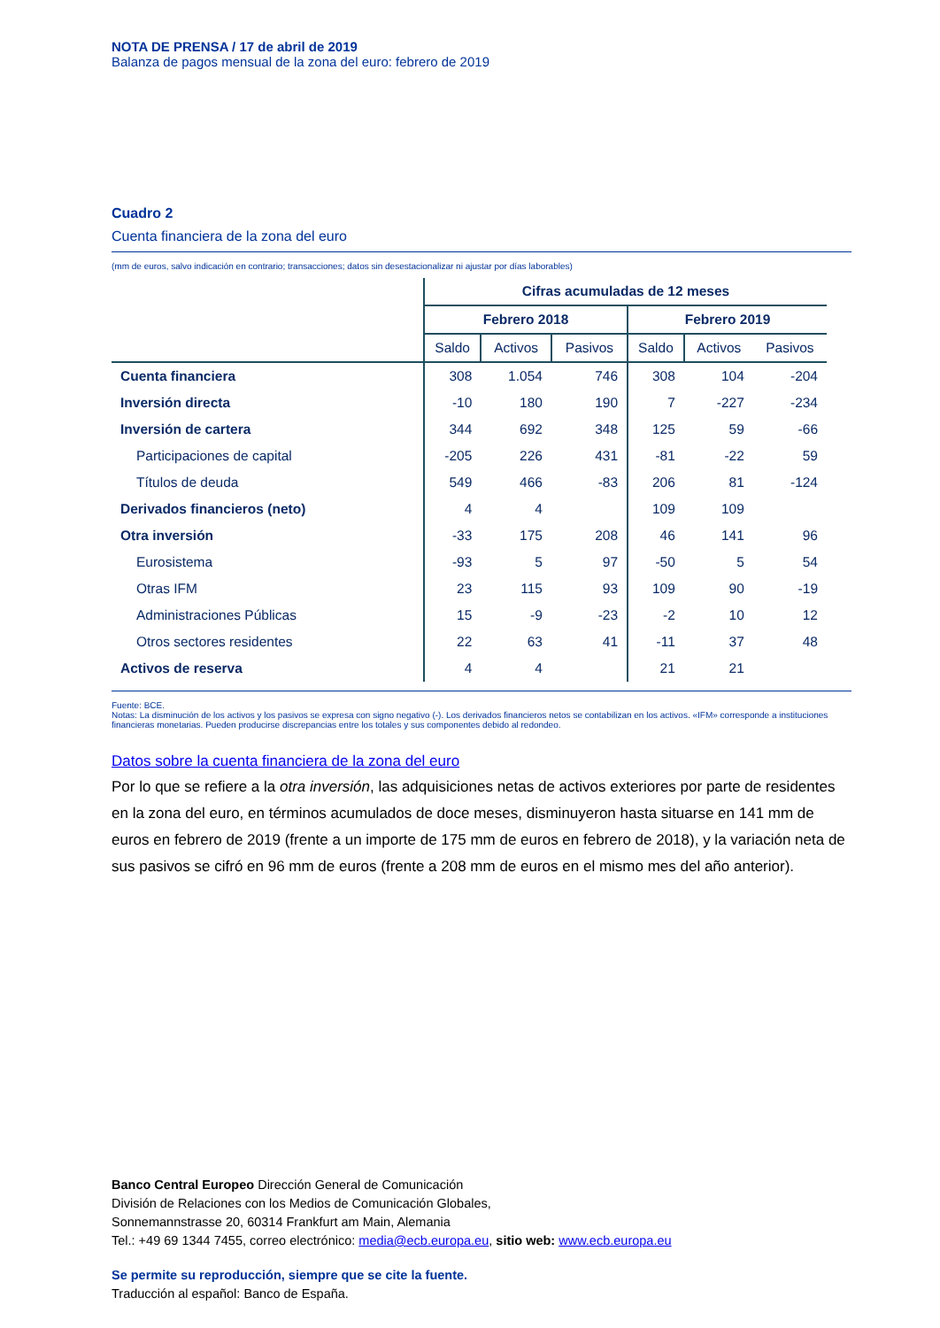NOTA DE PRENSA / 17 de abril de 2019
Balanza de pagos mensual de la zona del euro: febrero de 2019
Cuadro 2
Cuenta financiera de la zona del euro
(mm de euros, salvo indicación en contrario; transacciones; datos sin desestacionalizar ni ajustar por días laborables)
| | Cifras acumuladas de 12 meses | | | | | |
| --- | --- | --- | --- | --- | --- | --- |
| | Febrero 2018 | | | Febrero 2019 | | |
| | Saldo | Activos | Pasivos | Saldo | Activos | Pasivos |
| Cuenta financiera | 308 | 1.054 | 746 | 308 | 104 | -204 |
| Inversión directa | -10 | 180 | 190 | 7 | -227 | -234 |
| Inversión de cartera | 344 | 692 | 348 | 125 | 59 | -66 |
| Participaciones de capital | -205 | 226 | 431 | -81 | -22 | 59 |
| Títulos de deuda | 549 | 466 | -83 | 206 | 81 | -124 |
| Derivados financieros (neto) | 4 | 4 | | 109 | 109 | |
| Otra inversión | -33 | 175 | 208 | 46 | 141 | 96 |
| Eurosistema | -93 | 5 | 97 | -50 | 5 | 54 |
| Otras IFM | 23 | 115 | 93 | 109 | 90 | -19 |
| Administraciones Públicas | 15 | -9 | -23 | -2 | 10 | 12 |
| Otros sectores residentes | 22 | 63 | 41 | -11 | 37 | 48 |
| Activos de reserva | 4 | 4 | | 21 | 21 | |
Fuente: BCE.
Notas: La disminución de los activos y los pasivos se expresa con signo negativo (-). Los derivados financieros netos se contabilizan en los activos. «IFM» corresponde a instituciones financieras monetarias. Pueden producirse discrepancias entre los totales y sus componentes debido al redondeo.
Datos sobre la cuenta financiera de la zona del euro
Por lo que se refiere a la otra inversión, las adquisiciones netas de activos exteriores por parte de residentes en la zona del euro, en términos acumulados de doce meses, disminuyeron hasta situarse en 141 mm de euros en febrero de 2019 (frente a un importe de 175 mm de euros en febrero de 2018), y la variación neta de sus pasivos se cifró en 96 mm de euros (frente a 208 mm de euros en el mismo mes del año anterior).
Banco Central Europeo Dirección General de Comunicación
División de Relaciones con los Medios de Comunicación Globales,
Sonnemannstrasse 20, 60314 Frankfurt am Main, Alemania
Tel.: +49 69 1344 7455, correo electrónico: media@ecb.europa.eu, sitio web: www.ecb.europa.eu
Se permite su reproducción, siempre que se cite la fuente.
Traducción al español: Banco de España.